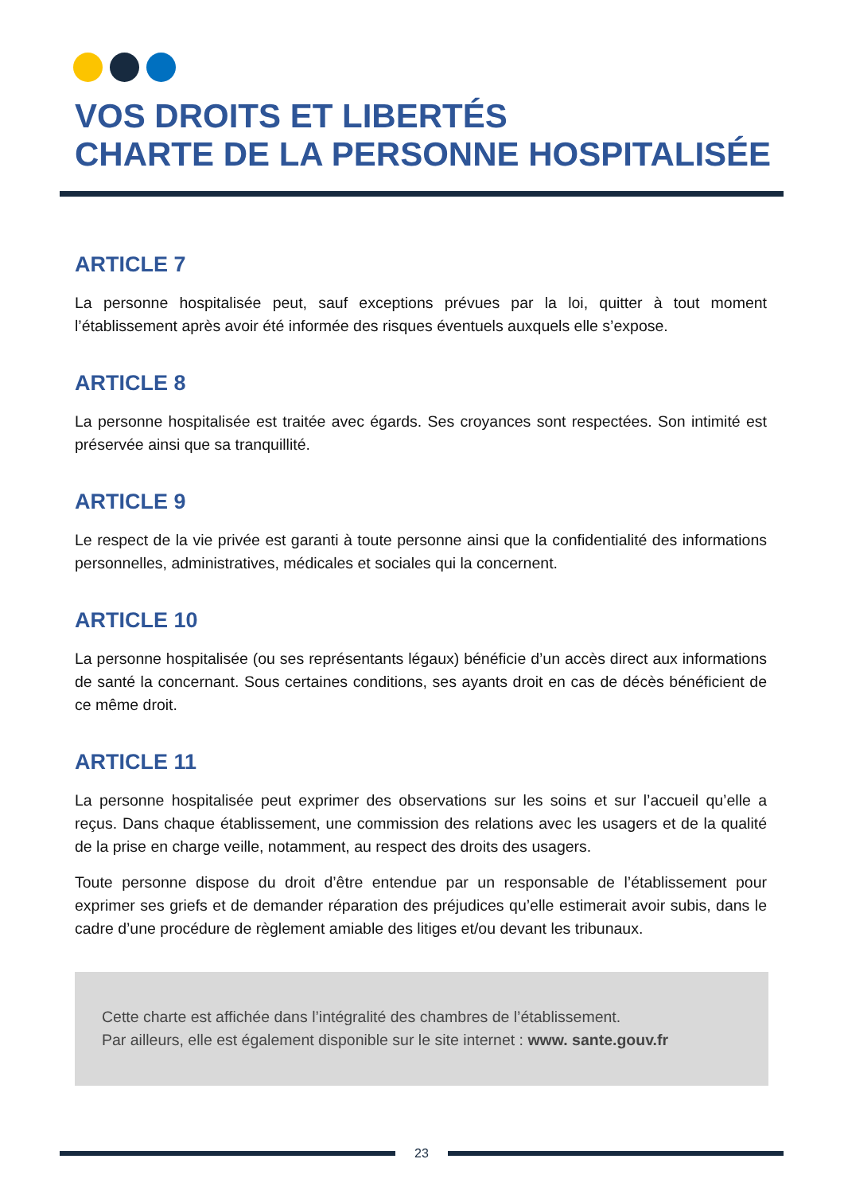VOS DROITS ET LIBERTÉS
CHARTE DE LA PERSONNE HOSPITALISÉE
ARTICLE 7
La personne hospitalisée peut, sauf exceptions prévues par la loi, quitter à tout moment l’établissement après avoir été informée des risques éventuels auxquels elle s’expose.
ARTICLE 8
La personne hospitalisée est traitée avec égards. Ses croyances sont respectées. Son intimité est préservée ainsi que sa tranquillité.
ARTICLE 9
Le respect de la vie privée est garanti à toute personne ainsi que la confidentialité des informations personnelles, administratives, médicales et sociales qui la concernent.
ARTICLE 10
La personne hospitalisée (ou ses représentants légaux) bénéficie d’un accès direct aux informations de santé la concernant. Sous certaines conditions, ses ayants droit en cas de décès bénéficient de ce même droit.
ARTICLE 11
La personne hospitalisée peut exprimer des observations sur les soins et sur l’accueil qu’elle a reçus. Dans chaque établissement, une commission des relations avec les usagers et de la qualité de la prise en charge veille, notamment, au respect des droits des usagers.
Toute personne dispose du droit d’être entendue par un responsable de l’établissement pour exprimer ses griefs et de demander réparation des préjudices qu’elle estimerait avoir subis, dans le cadre d’une procédure de règlement amiable des litiges et/ou devant les tribunaux.
Cette charte est affichée dans l’intégralité des chambres de l’établissement.
Par ailleurs, elle est également disponible sur le site internet : www. sante.gouv.fr
23